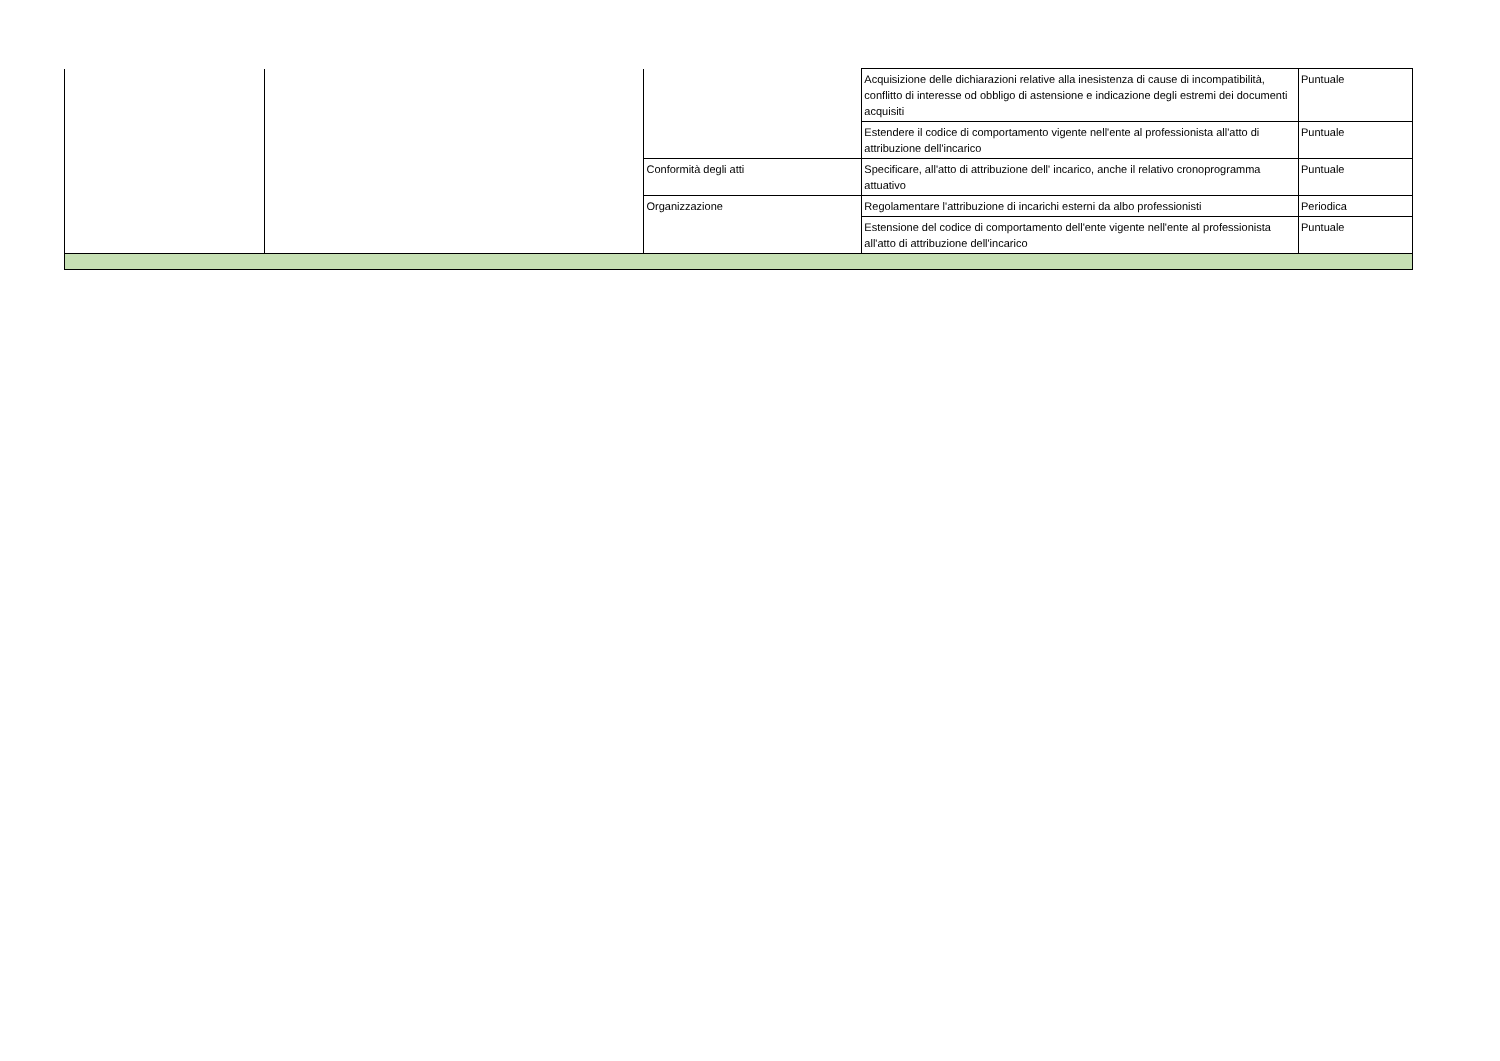| | | | Acquisizione delle dichiarazioni relative alla inesistenza di cause di incompatibilità, conflitto di interesse od obbligo di astensione e indicazione degli estremi dei documenti acquisiti | Puntuale |
| | | | Estendere il codice di comportamento vigente nell'ente al professionista all'atto di attribuzione dell'incarico | Puntuale |
| | | Conformità degli atti | Specificare, all'atto di attribuzione dell' incarico, anche il relativo cronoprogramma attuativo | Puntuale |
| | | Organizzazione | Regolamentare l'attribuzione di incarichi esterni da albo professionisti | Periodica |
| | | | Estensione del codice di comportamento dell'ente vigente nell'ente al professionista all'atto di attribuzione dell'incarico | Puntuale |